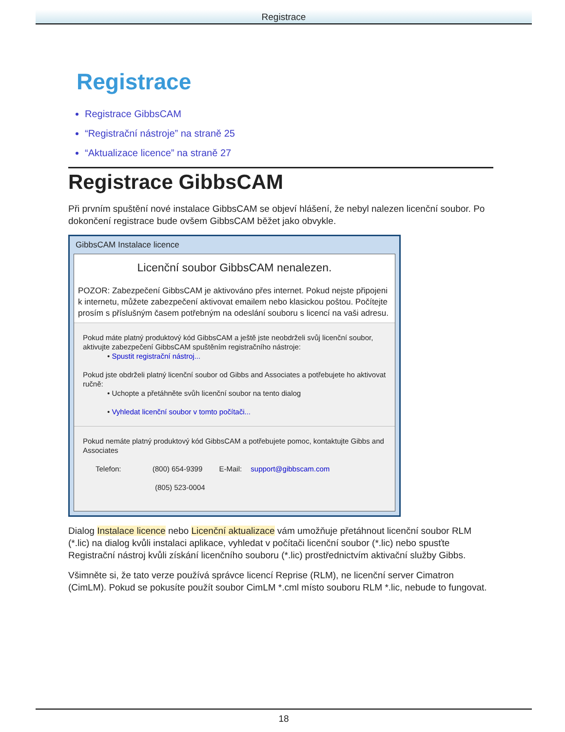Registrace
Registrace
Registrace GibbsCAM
“Registrační nástroje” na straně 25
“Aktualizace licence” na straně 27
Registrace GibbsCAM
Při prvním spuštění nové instalace GibbsCAM se objeví hlášení, že nebyl nalezen licenční soubor. Po dokončení registrace bude ovšem GibbsCAM běžet jako obvykle.
GibbsCAM Instalace licence
Licenční soubor GibbsCAM nenalezen.
POZOR: Zabezpečení GibbsCAM je aktivováno přes internet. Pokud nejste připojeni k internetu, můžete zabezpečení aktivovat emailem nebo klasickou poštou. Počítejte prosím s příslušným časem potřebným na odeslání souboru s licencí na vaši adresu.
Pokud máte platný produktový kód GibbsCAM a ještě jste neobdrželi svůj licenční soubor, aktivujte zabezpečení GibbsCAM spuštěním registračního nástroje:
• Spustit registrační nástroj...
Pokud jste obdrželi platný licenční soubor od Gibbs and Associates a potřebujete ho aktivovat ručně:
• Uchopte a přetáhněte svůh licenční soubor na tento dialog
• Vyhledat licenční soubor v tomto počítači...
Pokud nemáte platný produktový kód GibbsCAM a potřebujete pomoc, kontaktujte Gibbs and Associates
Telefon: (800) 654-9399 E-Mail: support@gibbscam.com
(805) 523-0004
Dialog Instalace licence nebo Licenční aktualizace vám umožňuje přetáhnout licenční soubor RLM (*.lic) na dialog kvůli instalaci aplikace, vyhledat v počítači licenční soubor (*.lic) nebo spusťte Registrační nástroj kvůli získání licenčního souboru (*.lic) prostřednictvím aktivační služby Gibbs.
Všimněte si, že tato verze používá správce licencí Reprise (RLM), ne licenční server Cimatron (CimLM). Pokud se pokusíte použít soubor CimLM *.cml místo souboru RLM *.lic, nebude to fungovat.
18